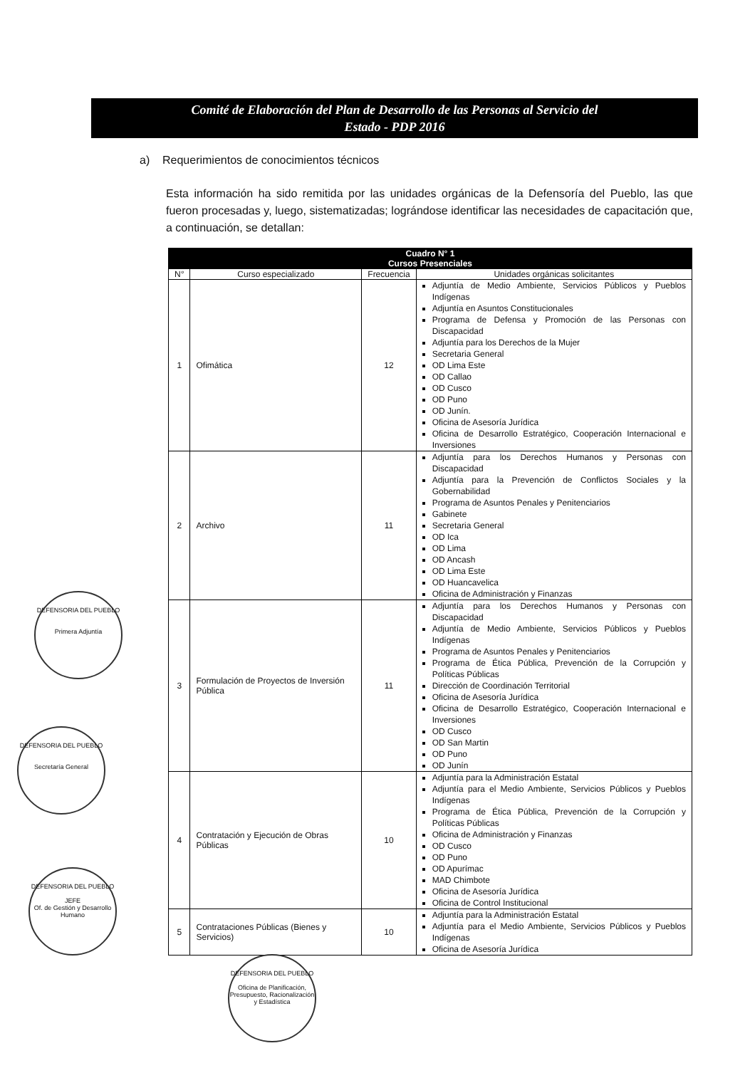Comité de Elaboración del Plan de Desarrollo de las Personas al Servicio del
Estado - PDP 2016
a) Requerimientos de conocimientos técnicos
Esta información ha sido remitida por las unidades orgánicas de la Defensoría del Pueblo, las que fueron procesadas y, luego, sistematizadas; lográndose identificar las necesidades de capacitación que, a continuación, se detallan:
| Cuadro N° 1 Cursos Presenciales | | | |
| N° | Curso especializado | Frecuencia | Unidades orgánicas solicitantes |
| 1 | Ofimática | 12 | Adjuntía de Medio Ambiente, Servicios Públicos y Pueblos Indígenas Adjuntía en Asuntos Constitucionales Programa de Defensa y Promoción de las Personas con Discapacidad Adjuntía para los Derechos de la Mujer Secretaria General OD Lima Este OD Callao OD Cusco OD Puno OD Junín. Oficina de Asesoría Jurídica Oficina de Desarrollo Estratégico, Cooperación Internacional e Inversiones |
| 2 | Archivo | 11 | Adjuntía para los Derechos Humanos y Personas con Discapacidad Adjuntía para la Prevención de Conflictos Sociales y la Gobernabilidad Programa de Asuntos Penales y Penitenciarios Gabinete Secretaria General OD Ica OD Lima OD Ancash OD Lima Este OD Huancavelica Oficina de Administración y Finanzas |
| 3 | Formulación de Proyectos de Inversión Pública | 11 | Adjuntía para los Derechos Humanos y Personas con Discapacidad Adjuntía de Medio Ambiente, Servicios Públicos y Pueblos Indígenas Programa de Asuntos Penales y Penitenciarios Programa de Ética Pública, Prevención de la Corrupción y Políticas Públicas Dirección de Coordinación Territorial Oficina de Asesoría Jurídica Oficina de Desarrollo Estratégico, Cooperación Internacional e Inversiones OD Cusco OD San Martin OD Puno OD Junín |
| 4 | Contratación y Ejecución de Obras Públicas | 10 | Adjuntía para la Administración Estatal Adjuntía para el Medio Ambiente, Servicios Públicos y Pueblos Indígenas Programa de Ética Pública, Prevención de la Corrupción y Políticas Públicas Oficina de Administración y Finanzas OD Cusco OD Puno OD Apurímac MAD Chimbote Oficina de Asesoría Jurídica Oficina de Control Institucional |
| 5 | Contrataciones Públicas (Bienes y Servicios) | 10 | Adjuntía para la Administración Estatal Adjuntía para el Medio Ambiente, Servicios Públicos y Pueblos Indígenas Oficina de Asesoría Jurídica |
DEFENSORIA DEL PUEBLO
Primera Adjuntía
DEFENSORIA DEL PUEBLO
Secretaría General
DEFENSORIA DEL PUEBLO
JEFE
Of. de Gestión y Desarrollo Humano
DEFENSORIA DEL PUEBLO
Oficina de Planificación, Presupuesto, Racionalización y Estadística